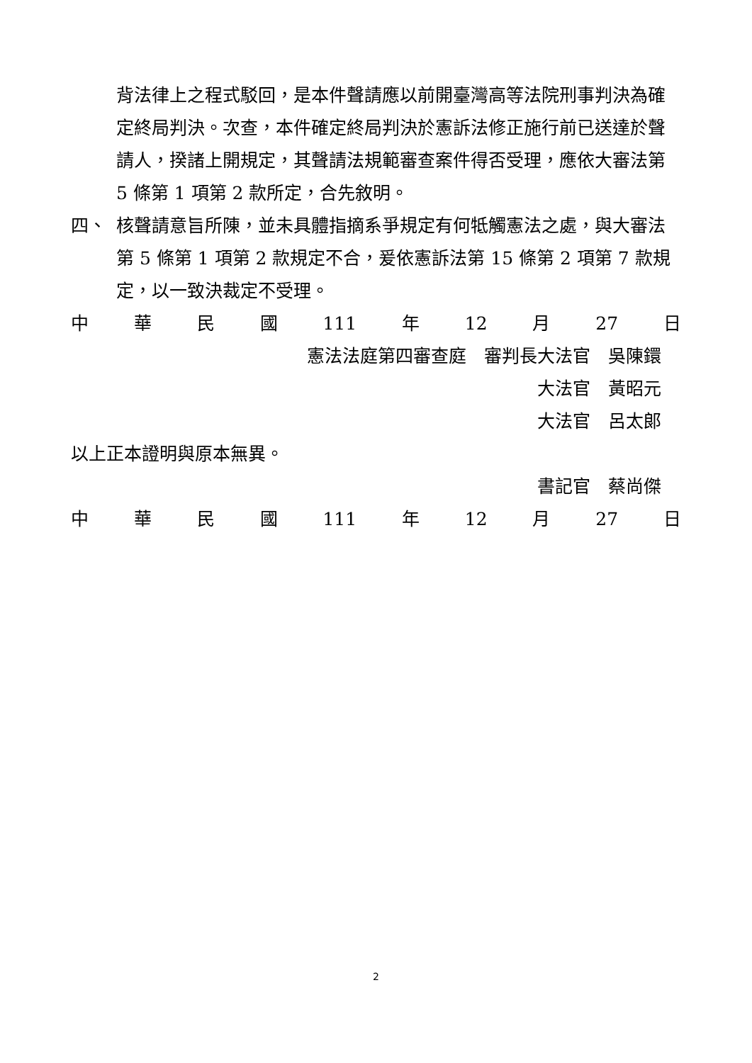背法律上之程式駁回，是本件聲請應以前開臺灣高等法院刑事判決為確定終局判決。次查，本件確定終局判決於憲訴法修正施行前已送達於聲請人，揆諸上開規定，其聲請法規範審查案件得否受理，應依大審法第 5 條第 1 項第 2 款所定，合先敘明。
四、 核聲請意旨所陳，並未具體指摘系爭規定有何牴觸憲法之處，與大審法第 5 條第 1 項第 2 款規定不合，爰依憲訴法第 15 條第 2 項第 7 款規定，以一致決裁定不受理。
中華民國 111 年 12 月 27 日
憲法法庭第四審查庭　審判長大法官　吳陳鐶
大法官　黃昭元
大法官　呂太郎
以上正本證明與原本無異。
書記官　蔡尚傑
中華民國 111 年 12 月 27 日
2